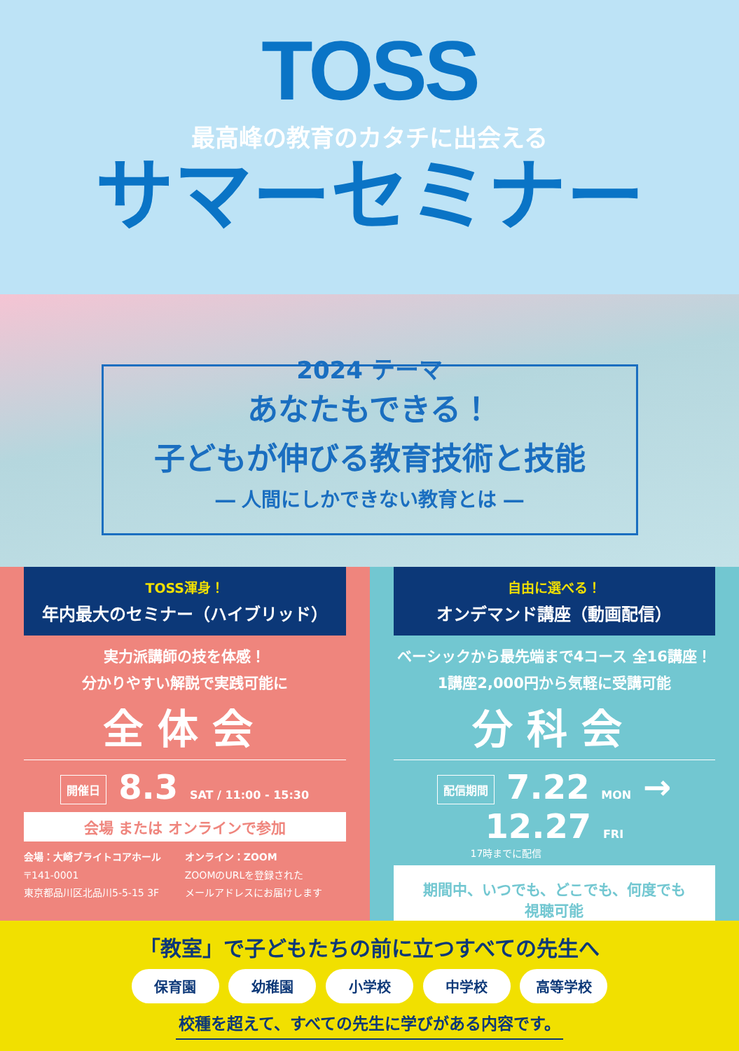TOSS
最高峰の教育のカタチに出会える
サマーセミナー
2024 テーマ
あなたもできる！
子どもが伸びる教育技術と技能
― 人間にしかできない教育とは ―
TOSS渾身！
年内最大のセミナー（ハイブリッド）
実力派講師の技を体感！
分かりやすい解説で実践可能に
全体会
開催日 8.3 SAT / 11:00 - 15:30
会場 または オンラインで参加
会場：大崎ブライトコアホール
〒141-0001
東京都品川区北品川5-5-15 3F
オンライン：ZOOM
ZOOMのURLを登録された
メールアドレスにお届けします
自由に選べる！
オンデマンド講座（動画配信）
ベーシックから最先端まで4コース 全16講座！
1講座2,000円から気軽に受講可能
分科会
配信期間 7.22 MON → 12.27 FRI
17時までに配信
期間中、いつでも、どこでも、何度でも
視聴可能
「教室」で子どもたちの前に立つすべての先生へ
保育園 幼稚園 小学校 中学校 高等学校
校種を超えて、すべての先生に学びがある内容です。